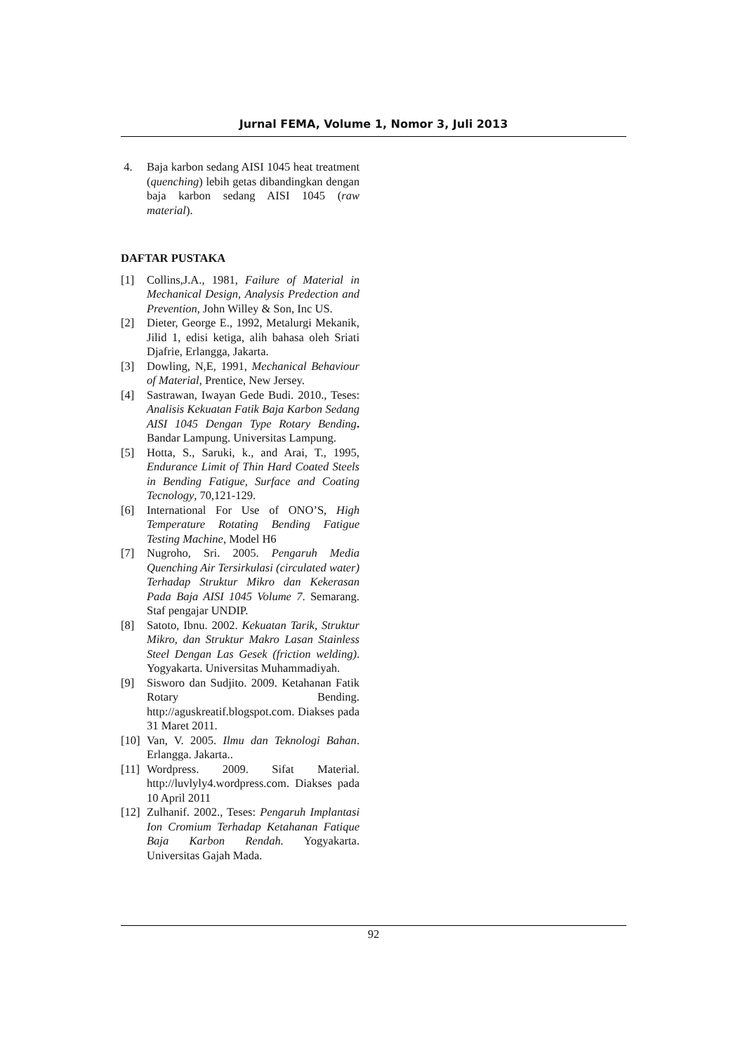Jurnal FEMA, Volume 1, Nomor 3, Juli 2013
4. Baja karbon sedang AISI 1045 heat treatment (quenching) lebih getas dibandingkan dengan baja karbon sedang AISI 1045 (raw material).
DAFTAR PUSTAKA
[1] Collins,J.A., 1981, Failure of Material in Mechanical Design, Analysis Predection and Prevention, John Willey & Son, Inc US.
[2] Dieter, George E., 1992, Metalurgi Mekanik, Jilid 1, edisi ketiga, alih bahasa oleh Sriati Djafrie, Erlangga, Jakarta.
[3] Dowling, N,E, 1991, Mechanical Behaviour of Material, Prentice, New Jersey.
[4] Sastrawan, Iwayan Gede Budi. 2010., Teses: Analisis Kekuatan Fatik Baja Karbon Sedang AISI 1045 Dengan Type Rotary Bending. Bandar Lampung. Universitas Lampung.
[5] Hotta, S., Saruki, k., and Arai, T., 1995, Endurance Limit of Thin Hard Coated Steels in Bending Fatigue, Surface and Coating Tecnology, 70,121-129.
[6] International For Use of ONO’S, High Temperature Rotating Bending Fatigue Testing Machine, Model H6
[7] Nugroho, Sri. 2005. Pengaruh Media Quenching Air Tersirkulasi (circulated water) Terhadap Struktur Mikro dan Kekerasan Pada Baja AISI 1045 Volume 7. Semarang. Staf pengajar UNDIP.
[8] Satoto, Ibnu. 2002. Kekuatan Tarik, Struktur Mikro, dan Struktur Makro Lasan Stainless Steel Dengan Las Gesek (friction welding). Yogyakarta. Universitas Muhammadiyah.
[9] Sisworo dan Sudjito. 2009. Ketahanan Fatik Rotary Bending. http://aguskreatif.blogspot.com. Diakses pada 31 Maret 2011.
[10] Van, V. 2005. Ilmu dan Teknologi Bahan. Erlangga. Jakarta..
[11] Wordpress. 2009. Sifat Material. http://luvlyly4.wordpress.com. Diakses pada 10 April 2011
[12] Zulhanif. 2002., Teses: Pengaruh Implantasi Ion Cromium Terhadap Ketahanan Fatique Baja Karbon Rendah. Yogyakarta. Universitas Gajah Mada.
92